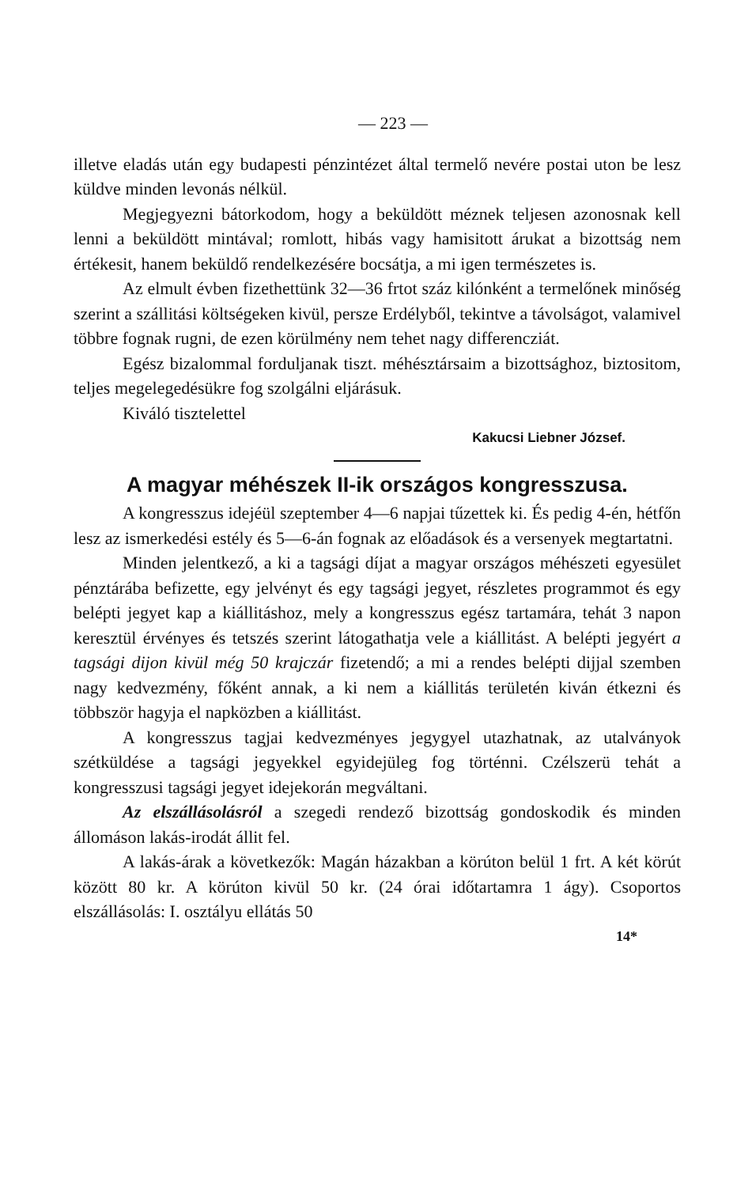— 223 —
illetve eladás után egy budapesti pénzintézet által termelő nevére postai uton be lesz küldve minden levonás nélkül.
Megjegyezni bátorkodom, hogy a beküldött méznek teljesen azonosnak kell lenni a beküldött mintával; romlott, hibás vagy hamisitott árukat a bizottság nem értékesit, hanem beküldő rendelkezésére bocsátja, a mi igen természetes is.
Az elmult évben fizethettünk 32—36 frtot száz kilónként a termelőnek minőség szerint a szállitási költségeken kivül, persze Erdélyből, tekintve a távolságot, valamivel többre fognak rugni, de ezen körülmény nem tehet nagy differencziát.
Egész bizalommal forduljanak tiszt. méhésztársaim a bizottsághoz, biztositom, teljes megelegedésükre fog szolgálni eljárásuk.
Kiváló tisztelettel
Kakucsi Liebner József.
A magyar méhészek II-ik országos kongresszusa.
A kongresszus idejéül szeptember 4—6 napjai tűzettek ki. És pedig 4-én, hétfőn lesz az ismerkedési estély és 5—6-án fognak az előadások és a versenyek megtartatni.
Minden jelentkező, a ki a tagsági díjat a magyar országos méhészeti egyesület pénztárába befizette, egy jelvényt és egy tagsági jegyet, részletes programmot és egy belépti jegyet kap a kiállitáshoz, mely a kongresszus egész tartamára, tehát 3 napon keresztül érvényes és tetszés szerint látogathatja vele a kiállitást. A belépti jegyért a tagsági dijon kivül még 50 krajczár fizetendő; a mi a rendes belépti dijjal szemben nagy kedvezmény, főként annak, a ki nem a kiállitás területén kiván étkezni és többször hagyja el napközben a kiállitást.
A kongresszus tagjai kedvezményes jegygyel utazhatnak, az utalványok szétküldése a tagsági jegyekkel egyidejüleg fog történni. Czélszerü tehát a kongresszusi tagsági jegyet idejekorán megváltani.
Az elszállásolásról a szegedi rendező bizottság gondoskodik és minden állomáson lakás-irodát állit fel.
A lakás-árak a következők: Magán házakban a körúton belül 1 frt. A két körút között 80 kr. A körúton kivül 50 kr. (24 órai időtartamra 1 ágy). Csoportos elszállásolás: I. osztályu ellátás 50
14*